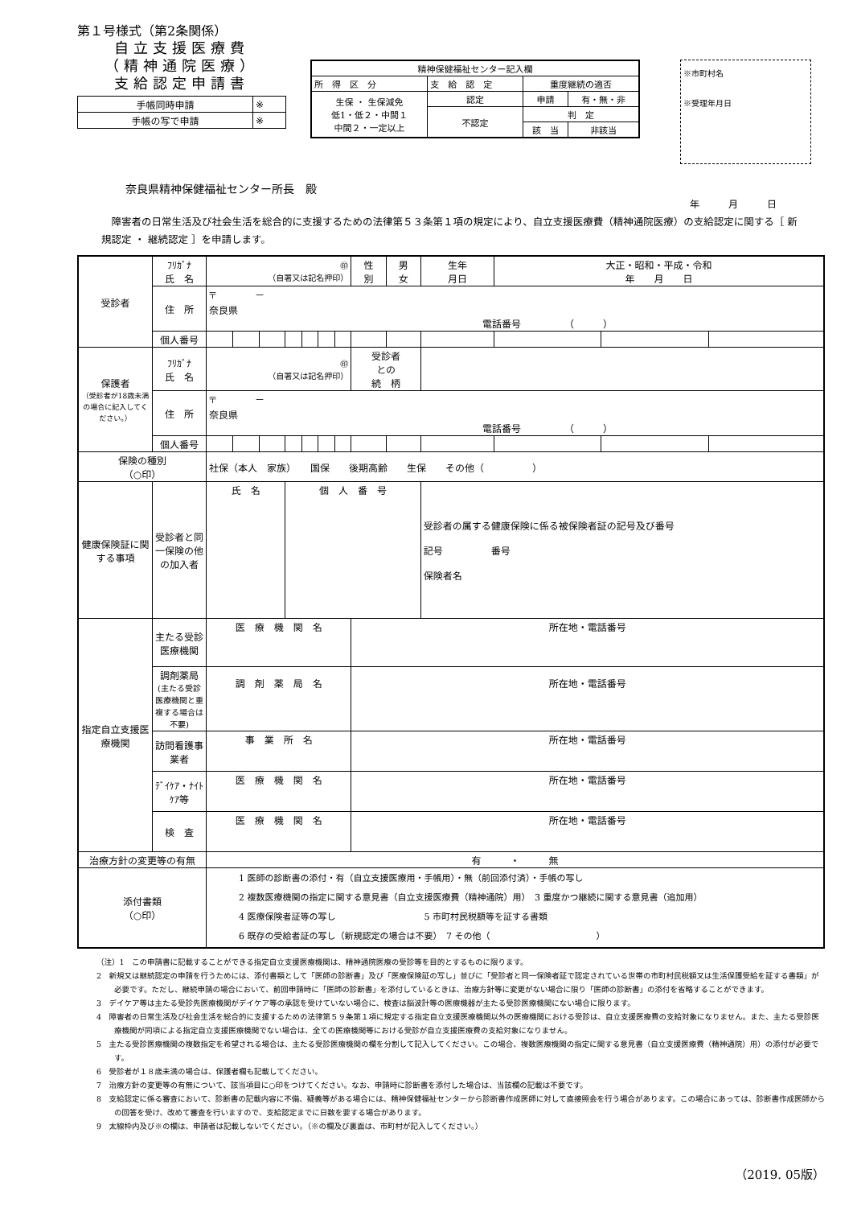第１号様式（第2条関係）
自立支援医療費
（精神通院医療）
支給認定申請書
| 手帳同時申請 | ※ |
| 手帳の写で申請 | ※ |
| 精神保健福祉センター記入欄 | | | |
| 所 得 区 分 | 支 給 認 定 | 重度継続の適否 | |
| 生保 ・ 生保減免 低1・低２・中間１ 中間２・一定以上 | 認定 | 申請 | 有・無・非 |
| | 不認定 | 判 定 | |
| | | 該 当 | 非該当 |
※市町村名
※受理年月日
奈良県精神保健福祉センター所長　殿
年　　　月　　　日
　障害者の日常生活及び社会生活を総合的に支援するための法律第５３条第１項の規定により、自立支援医療費（精神通院医療）の支給認定に関する［ 新規認定 ・ 継続認定 ］を申請します。
| 受診者 | ﾌﾘｶﾞﾅ 氏 名 | ㊞ （自署又は記名押印） | | | | | | | 性 別 | 男 女 | 生年 月日 | 大正・昭和・平成・令和 年 月 日 | | |
| | 住 所 | 〒 － 奈良県 電話番号 （ ） | | | | | | | | | | | | |
| | 個人番号 | | | | | | | | | | | | | |
| 保護者 （受診者が18歳未満の場合に記入してください。） | ﾌﾘｶﾞﾅ 氏 名 | ㊞ （自署又は記名押印） | | | | | | | 受診者 との 続 柄 | | | | | |
| | 住 所 | 〒 － 奈良県 電話番号 （ ） | | | | | | | | | | | | |
| | 個人番号 | | | | | | | | | | | | | |
| 保険の種別 （○印） | | 社保（本人 家族） 国保 後期高齢 生保 その他（ ） | | | | | | | | | | | | |
| 健康保険証に関する事項 | 受診者と同一保険の他の加入者 | 氏 名 | | | 個 人 番 号 | | | | | | 受診者の属する健康保険に係る被保険者証の記号及び番号 記号 番号 保険者名 | | | |
| 指定自立支援医療機関 | 主たる受診医療機関 | 医 療 機 関 名 | | | | | | | 所在地・電話番号 | | | | | |
| | 調剤薬局 (主たる受診医療機関と重複する場合は不要) | 調 剤 薬 局 名 | | | | | | | 所在地・電話番号 | | | | | |
| | 訪問看護事業者 | 事 業 所 名 | | | | | | | 所在地・電話番号 | | | | | |
| | ﾃﾞｲｹｱ・ﾅｲﾄｹｱ等 | 医 療 機 関 名 | | | | | | | 所在地・電話番号 | | | | | |
| | 検 査 | 医 療 機 関 名 | | | | | | | 所在地・電話番号 | | | | | |
| 治療方針の変更等の有無 | | 有 ・ 無 | | | | | | | | | | | | |
| 添付書類 （○印） | | 1 医師の診断書の添付・有（自立支援医療用・手帳用）・無（前回添付済）・手帳の写し 2 複数医療機関の指定に関する意見書（自立支援医療費（精神通院）用） 3 重度かつ継続に関する意見書（追加用） 4 医療保険者証等の写し 5 市町村民税額等を証する書類 6 既存の受給者証の写し（新規認定の場合は不要） 7 その他（ ） | | | | | | | | | | | | |
（注）1　この申請書に記載することができる指定自立支援医療機関は、精神通院医療の受診等を目的とするものに限ります。
2　新規又は継続認定の申請を行うためには、添付書類として「医師の診断書」及び「医療保険証の写し」並びに「受診者と同一保険者証で認定されている世帯の市町村民税額又は生活保護受給を証する書類」が必要です。ただし、継続申請の場合において、前回申請時に「医師の診断書」を添付しているときは、治療方針等に変更がない場合に限り「医師の診断書」の添付を省略することができます。
3　デイケア等は主たる受診先医療機関がデイケア等の承認を受けていない場合に、検査は脳波計等の医療機器が主たる受診医療機関にない場合に限ります。
4　障害者の日常生活及び社会生活を総合的に支援するための法律第５９条第１項に規定する指定自立支援医療機関以外の医療機関における受診は、自立支援医療費の支給対象になりません。また、主たる受診医療機関が同項による指定自立支援医療機関でない場合は、全ての医療機関等における受診が自立支援医療費の支給対象になりません。
5　主たる受診医療機関の複数指定を希望される場合は、主たる受診医療機関の欄を分割して記入してください。この場合、複数医療機関の指定に関する意見書（自立支援医療費（精神通院）用）の添付が必要です。
6　受診者が１８歳未満の場合は、保護者欄も記載してください。
7　治療方針の変更等の有無について、該当項目に○印をつけてください。なお、申請時に診断書を添付した場合は、当該欄の記載は不要です。
8　支給認定に係る審査において、診断書の記載内容に不備、疑義等がある場合には、精神保健福祉センターから診断書作成医師に対して直接照会を行う場合があります。この場合にあっては、診断書作成医師からの回答を受け、改めて審査を行いますので、支給認定までに日数を要する場合があります。
9　太線枠内及び※の欄は、申請者は記載しないでください。（※の欄及び裏面は、市町村が記入してください。）
（2019. 05版）